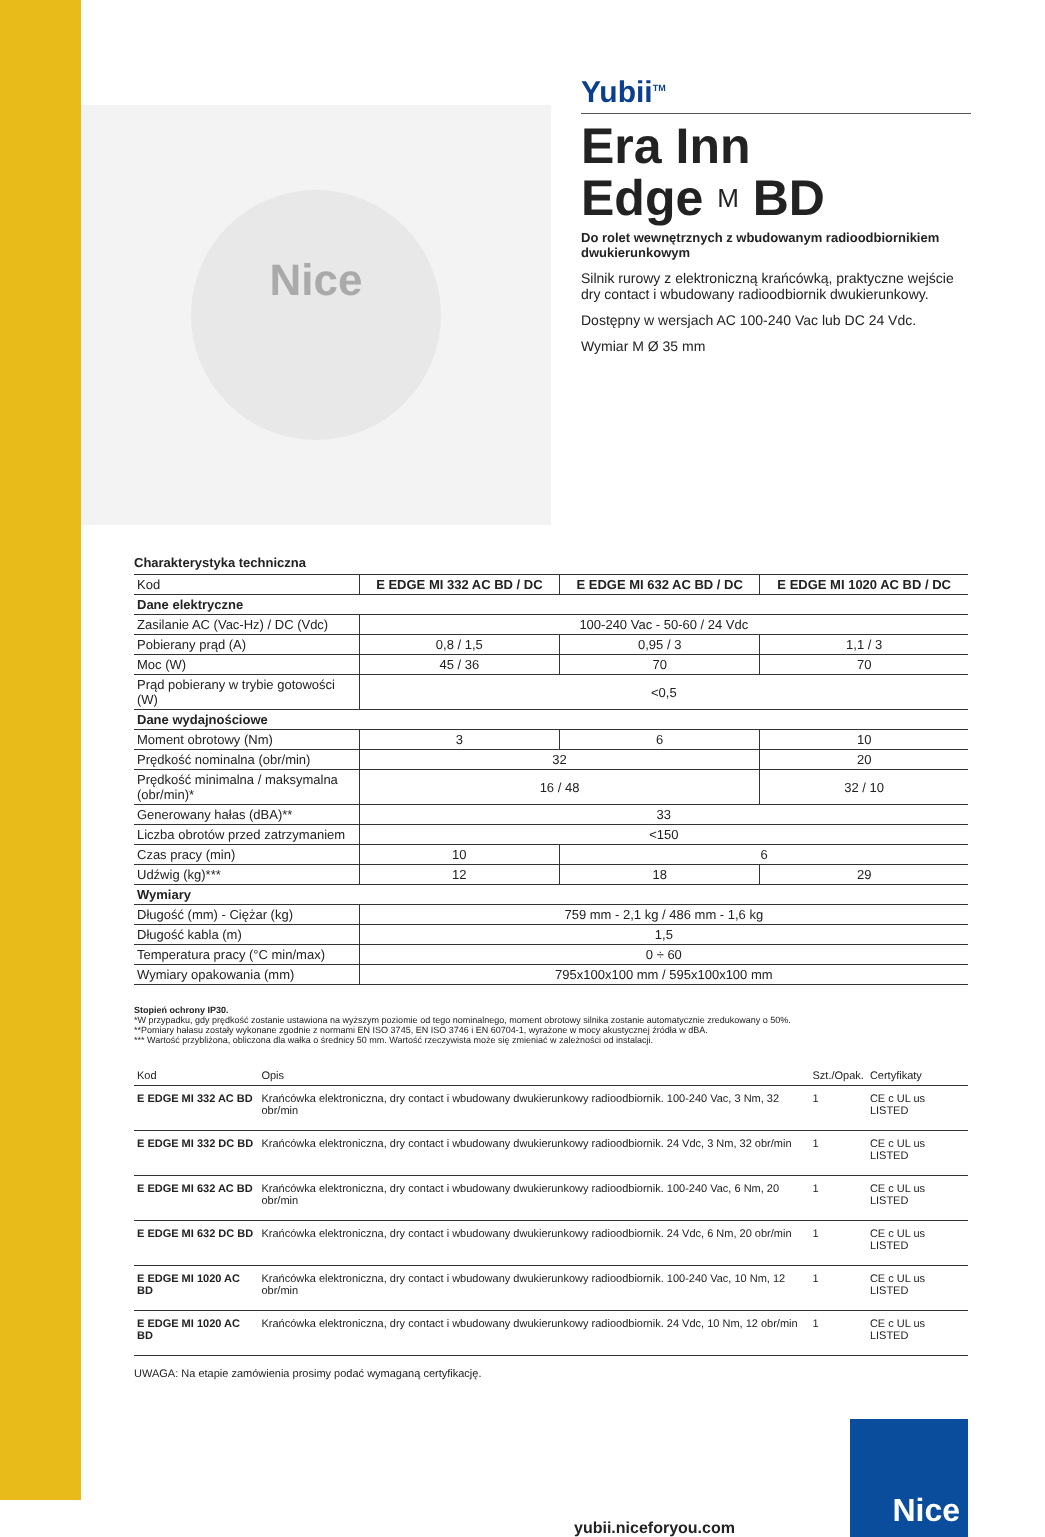Nice
Yubii<sup>TM</sup>
Era Inn
Edge M BD
Do rolet wewnętrznych z wbudowanym radioodbiornikiem dwukierunkowym
Silnik rurowy z elektroniczną krańcówką, praktyczne wejście dry contact i wbudowany radioodbiornik dwukierunkowy.
Dostępny w wersjach AC 100-240 Vac lub DC 24 Vdc.
Wymiar M Ø 35 mm
Charakterystyka techniczna
| Kod | E EDGE MI 332 AC BD / DC | E EDGE MI 632 AC BD / DC | E EDGE MI 1020 AC BD / DC |
| --- | --- | --- | --- |
| Dane elektryczne | | | |
| Zasilanie AC (Vac-Hz) / DC (Vdc) | 100-240 Vac - 50-60 / 24 Vdc | | |
| Pobierany prąd (A) | 0,8 / 1,5 | 0,95 / 3 | 1,1 / 3 |
| Moc (W) | 45 / 36 | 70 | 70 |
| Prąd pobierany w trybie gotowości (W) | <0,5 | | |
| Dane wydajnościowe | | | |
| Moment obrotowy (Nm) | 3 | 6 | 10 |
| Prędkość nominalna (obr/min) | 32 | | 20 |
| Prędkość minimalna / maksymalna (obr/min)* | 16 / 48 | | 32 / 10 |
| Generowany hałas (dBA)** | 33 | | |
| Liczba obrotów przed zatrzymaniem | <150 | | |
| Czas pracy (min) | 10 | 6 | |
| Udźwig (kg)*** | 12 | 18 | 29 |
| Wymiary | | | |
| Długość (mm) - Ciężar (kg) | 759 mm - 2,1 kg / 486 mm - 1,6 kg | | |
| Długość kabla (m) | 1,5 | | |
| Temperatura pracy (°C min/max) | 0 ÷ 60 | | |
| Wymiary opakowania (mm) | 795x100x100 mm / 595x100x100 mm | | |
Stopień ochrony IP30.
*W przypadku, gdy prędkość zostanie ustawiona na wyższym poziomie od tego nominalnego, moment obrotowy silnika zostanie automatycznie zredukowany o 50%.
**Pomiary hałasu zostały wykonane zgodnie z normami EN ISO 3745, EN ISO 3746 i EN 60704-1, wyrażone w mocy akustycznej źródła w dBA.
*** Wartość przybliżona, obliczona dla wałka o średnicy 50 mm. Wartość rzeczywista może się zmieniać w zależności od instalacji.
| Kod | Opis | Szt./Opak. | Certyfikaty |
| --- | --- | --- | --- |
| E EDGE MI 332 AC BD | Krańcówka elektroniczna, dry contact i wbudowany dwukierunkowy radioodbiornik. 100-240 Vac, 3 Nm, 32 obr/min | 1 | CE c UL us LISTED |
| E EDGE MI 332 DC BD | Krańcówka elektroniczna, dry contact i wbudowany dwukierunkowy radioodbiornik. 24 Vdc, 3 Nm, 32 obr/min | 1 | CE c UL us LISTED |
| E EDGE MI 632 AC BD | Krańcówka elektroniczna, dry contact i wbudowany dwukierunkowy radioodbiornik. 100-240 Vac, 6 Nm, 20 obr/min | 1 | CE c UL us LISTED |
| E EDGE MI 632 DC BD | Krańcówka elektroniczna, dry contact i wbudowany dwukierunkowy radioodbiornik. 24 Vdc, 6 Nm, 20 obr/min | 1 | CE c UL us LISTED |
| E EDGE MI 1020 AC BD | Krańcówka elektroniczna, dry contact i wbudowany dwukierunkowy radioodbiornik. 100-240 Vac, 10 Nm, 12 obr/min | 1 | CE c UL us LISTED |
| E EDGE MI 1020 AC BD | Krańcówka elektroniczna, dry contact i wbudowany dwukierunkowy radioodbiornik. 24 Vdc, 10 Nm, 12 obr/min | 1 | CE c UL us LISTED |
UWAGA: Na etapie zamówienia prosimy podać wymaganą certyfikację.
yubii.niceforyou.com
Nice